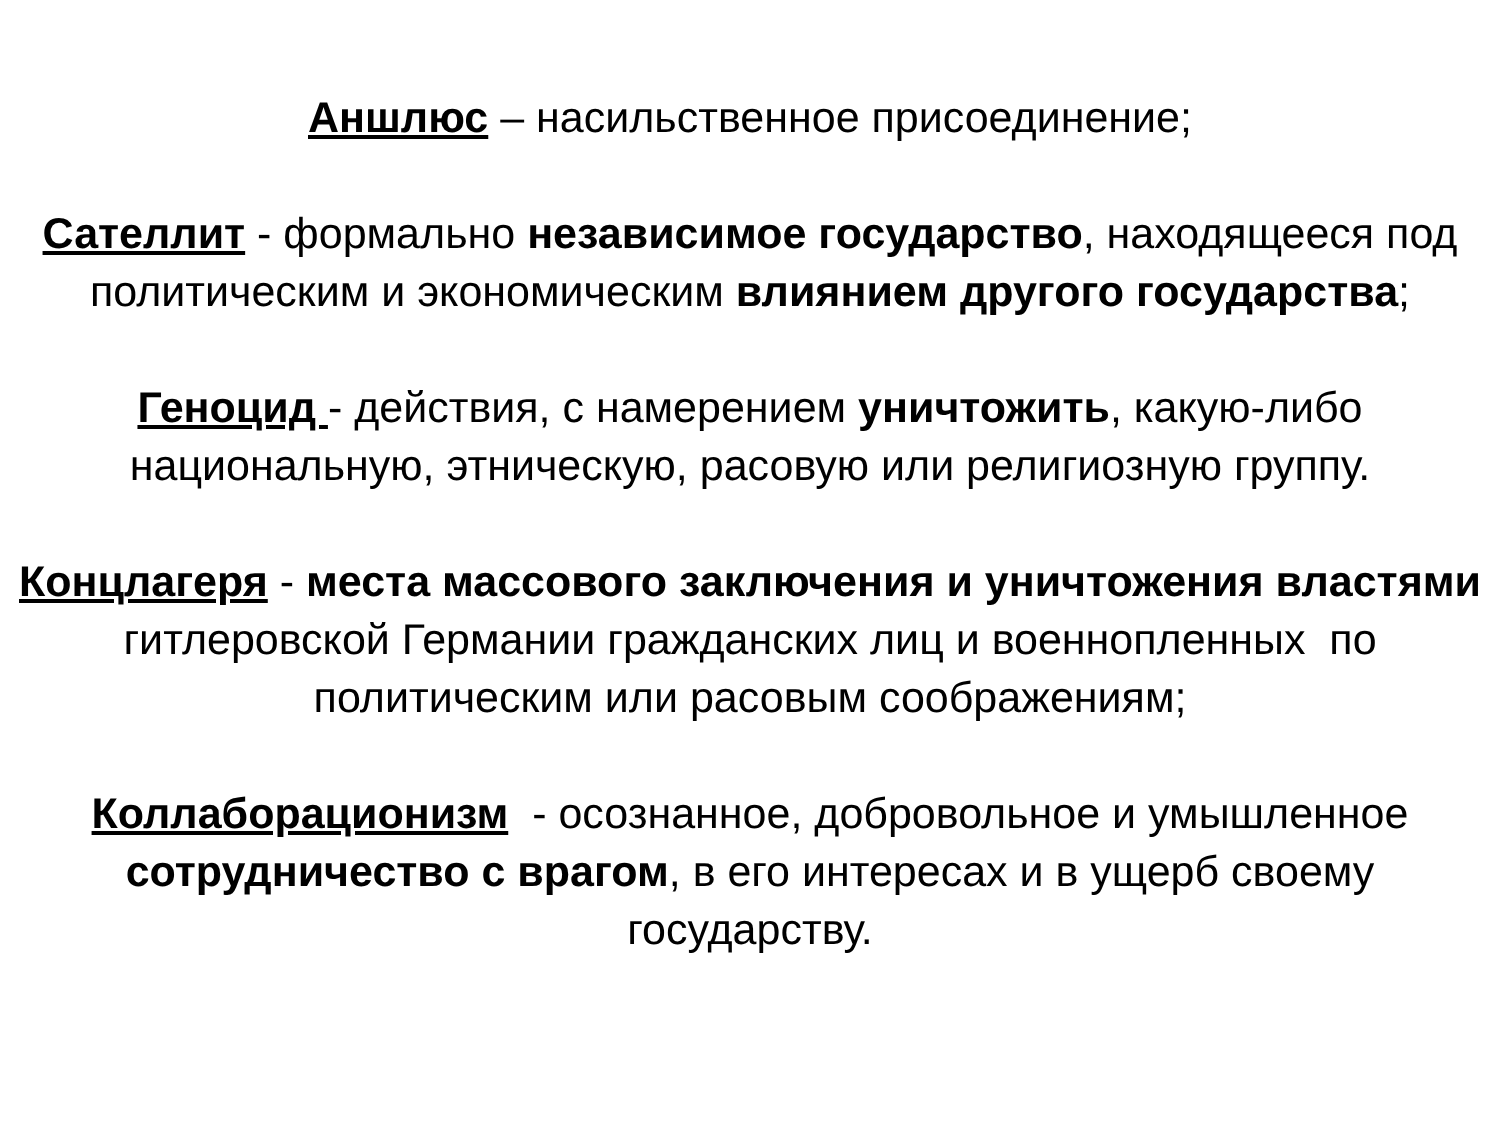Аншлюс – насильственное присоединение;
Сателлит - формально независимое государство, находящееся под политическим и экономическим влиянием другого государства;
Геноцид - действия, с намерением уничтожить, какую-либо национальную, этническую, расовую или религиозную группу.
Концлагеря - места массового заключения и уничтожения властями гитлеровской Германии гражданских лиц и военнопленных по политическим или расовым соображениям;
Коллаборационизм - осознанное, добровольное и умышленное сотрудничество с врагом, в его интересах и в ущерб своему государству.